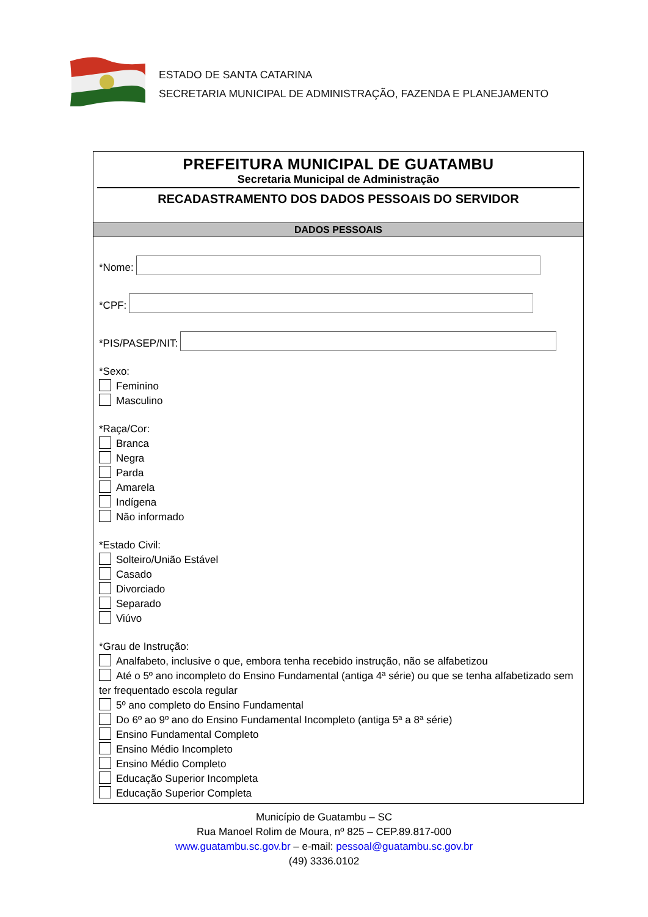ESTADO DE SANTA CATARINA
SECRETARIA MUNICIPAL DE ADMINISTRAÇÃO, FAZENDA E PLANEJAMENTO
PREFEITURA MUNICIPAL DE GUATAMBU
Secretaria Municipal de Administração
RECADASTRAMENTO DOS DADOS PESSOAIS DO SERVIDOR
DADOS PESSOAIS
*Nome:
*CPF:
*PIS/PASEP/NIT:
*Sexo:
Feminino
Masculino
*Raça/Cor:
Branca
Negra
Parda
Amarela
Indígena
Não informado
*Estado Civil:
Solteiro/União Estável
Casado
Divorciado
Separado
Viúvo
*Grau de Instrução:
Analfabeto, inclusive o que, embora tenha recebido instrução, não se alfabetizou
Até o 5º ano incompleto do Ensino Fundamental (antiga 4ª série) ou que se tenha alfabetizado sem ter frequentado escola regular
5º ano completo do Ensino Fundamental
Do 6º ao 9º ano do Ensino Fundamental Incompleto (antiga 5ª a 8ª série)
Ensino Fundamental Completo
Ensino Médio Incompleto
Ensino Médio Completo
Educação Superior Incompleta
Educação Superior Completa
Município de Guatambu – SC
Rua Manoel Rolim de Moura, nº 825 – CEP.89.817-000
www.guatambu.sc.gov.br – e-mail: pessoal@guatambu.sc.gov.br
(49) 3336.0102